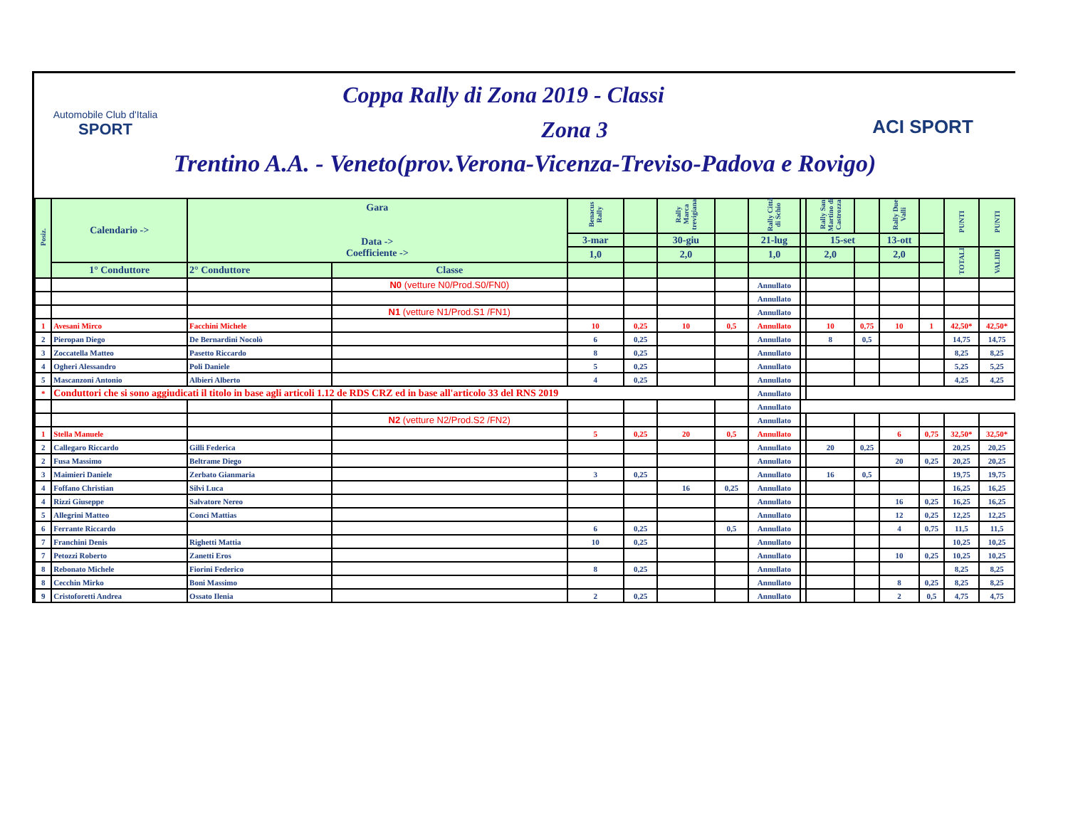Automobile Club d'Italia
SPORT
ACI SPORT
Coppa Rally di Zona 2019 - Classi
Zona 3
Trentino A.A. - Veneto(prov.Verona-Vicenza-Treviso-Padova e Rovigo)
| Posiz. | Calendario -> | Gara Data -> Coefficiente -> | | Benacus Rally | | Rally Marca trevigiana | | Rally Città di Schio | | Rally San Martino di Castrozza | | Rally Due Valli | | PUNTI | PUNTI |
| --- | --- | --- | --- | --- | --- | --- | --- | --- | --- | --- | --- | --- | --- | --- | --- |
| | | | | 3-mar | | 30-giu | | 21-lug | | 15-set | | 13-ott | | | |
| | | | | 1,0 | | 2,0 | | 1,0 | | 2,0 | | 2,0 | | TOTALI | VALIDI |
| | 1° Conduttore | 2° Conduttore | Classe | | | | | | | | | | | | |
| | | | N0 (vetture N0/Prod.S0/FN0) | | | | | Annullato | | | | | | | |
| | | | | | | | | Annullato | | | | | | | |
| | | | N1 (vetture N1/Prod.S1 /FN1) | | | | | Annullato | | | | | | | |
| 1 | Avesani Mirco | Facchini Michele | | 10 | 0,25 | 10 | 0,5 | Annullato | | 10 | 0,75 | 10 | 1 | 42,50* | 42,50* |
| 2 | Pieropan Diego | De Bernardini Nocolò | | 6 | 0,25 | | | Annullato | | 8 | 0,5 | | | 14,75 | 14,75 |
| 3 | Zoccatella Matteo | Pasetto Riccardo | | 8 | 0,25 | | | Annullato | | | | | | 8,25 | 8,25 |
| 4 | Ogheri Alessandro | Poli Daniele | | 5 | 0,25 | | | Annullato | | | | | | 5,25 | 5,25 |
| 5 | Mascanzoni Antonio | Albieri Alberto | | 4 | 0,25 | | | Annullato | | | | | | 4,25 | 4,25 |
| * | Conduttori che si sono aggiudicati il titolo in base agli articoli 1.12 de RDS CRZ ed in base all'articolo 33 del RNS 2019 | | | | | | | Annullato | | | | | | | |
| | | | | | | | | Annullato | | | | | | | |
| | | | N2 (vetture N2/Prod.S2 /FN2) | | | | | Annullato | | | | | | | |
| 1 | Stella Manuele | | | 5 | 0,25 | 20 | 0,5 | Annullato | | | | 6 | 0,75 | 32,50* | 32,50* |
| 2 | Callegaro Riccardo | Gilli Federica | | | | | | Annullato | | 20 | 0,25 | | | 20,25 | 20,25 |
| 2 | Fusa Massimo | Beltrame Diego | | | | | | Annullato | | | | 20 | 0,25 | 20,25 | 20,25 |
| 3 | Maimieri Daniele | Zerbato Gianmaria | | 3 | 0,25 | | | Annullato | | 16 | 0,5 | | | 19,75 | 19,75 |
| 4 | Foffano Christian | Silvi Luca | | | | 16 | 0,25 | Annullato | | | | | | 16,25 | 16,25 |
| 4 | Rizzi Giuseppe | Salvatore Nereo | | | | | | Annullato | | | | 16 | 0,25 | 16,25 | 16,25 |
| 5 | Allegrini Matteo | Conci Mattias | | | | | | Annullato | | | | 12 | 0,25 | 12,25 | 12,25 |
| 6 | Ferrante Riccardo | | | 6 | 0,25 | | 0,5 | Annullato | | | | 4 | 0,75 | 11,5 | 11,5 |
| 7 | Franchini Denis | Righetti Mattia | | 10 | 0,25 | | | Annullato | | | | | | 10,25 | 10,25 |
| 7 | Petozzi Roberto | Zanetti Eros | | | | | | Annullato | | | | 10 | 0,25 | 10,25 | 10,25 |
| 8 | Rebonato Michele | Fiorini Federico | | 8 | 0,25 | | | Annullato | | | | | | 8,25 | 8,25 |
| 8 | Cecchin Mirko | Boni Massimo | | | | | | Annullato | | | | 8 | 0,25 | 8,25 | 8,25 |
| 9 | Cristoforetti Andrea | Ossato Ilenia | | 2 | 0,25 | | | Annullato | | | | 2 | 0,5 | 4,75 | 4,75 |